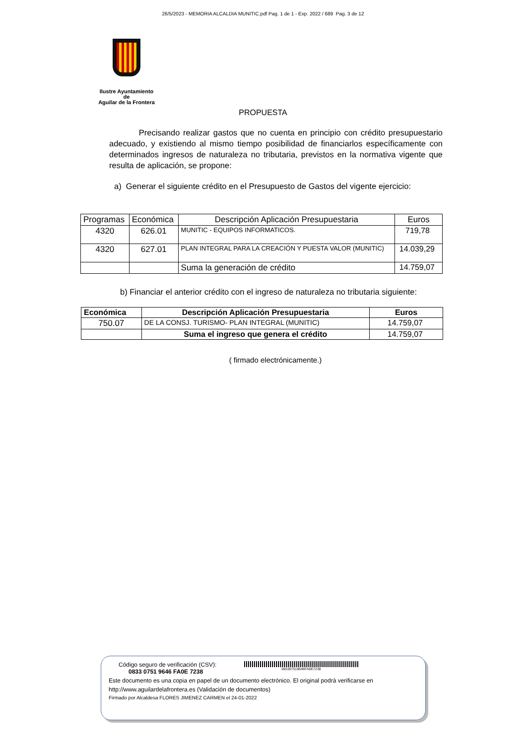26/5/2023 - MEMORIA ALCALDIA MUNITIC.pdf Pag. 1 de 1 - Exp. 2022 / 689 Pag. 3 de 12
Ilustre Ayuntamiento
de
Aguilar de la Frontera
PROPUESTA
Precisando realizar gastos que no cuenta en principio con crédito presupuestario adecuado, y existiendo al mismo tiempo posibilidad de financiarlos específicamente con determinados ingresos de naturaleza no tributaria, previstos en la normativa vigente que resulta de aplicación, se propone:
a) Generar el siguiente crédito en el Presupuesto de Gastos del vigente ejercicio:
| Programas | Económica | Descripción Aplicación Presupuestaria | Euros |
| --- | --- | --- | --- |
| 4320 | 626.01 | MUNITIC - EQUIPOS INFORMATICOS. | 719,78 |
| 4320 | 627.01 | PLAN INTEGRAL PARA LA CREACIÓN Y PUESTA VALOR (MUNITIC) | 14.039,29 |
| | | Suma la generación de crédito | 14.759,07 |
b) Financiar el anterior crédito con el ingreso de naturaleza no tributaria siguiente:
| Económica | Descripción Aplicación Presupuestaria | Euros |
| --- | --- | --- |
| 750.07 | DE LA CONSJ. TURISMO- PLAN INTEGRAL (MUNITIC) | 14.759,07 |
| | Suma el ingreso que genera el crédito | 14.759,07 |
( firmado electrónicamente.)
Código seguro de verificación (CSV):
0833 0751 9646 FA0E 7238
083307519646FA0E7238
Este documento es una copia en papel de un documento electrónico. El original podrá verificarse en
http://www.aguilardelafrontera.es (Validación de documentos)
Firmado por Alcaldesa FLORES JIMENEZ CARMEN el 24-01-2022